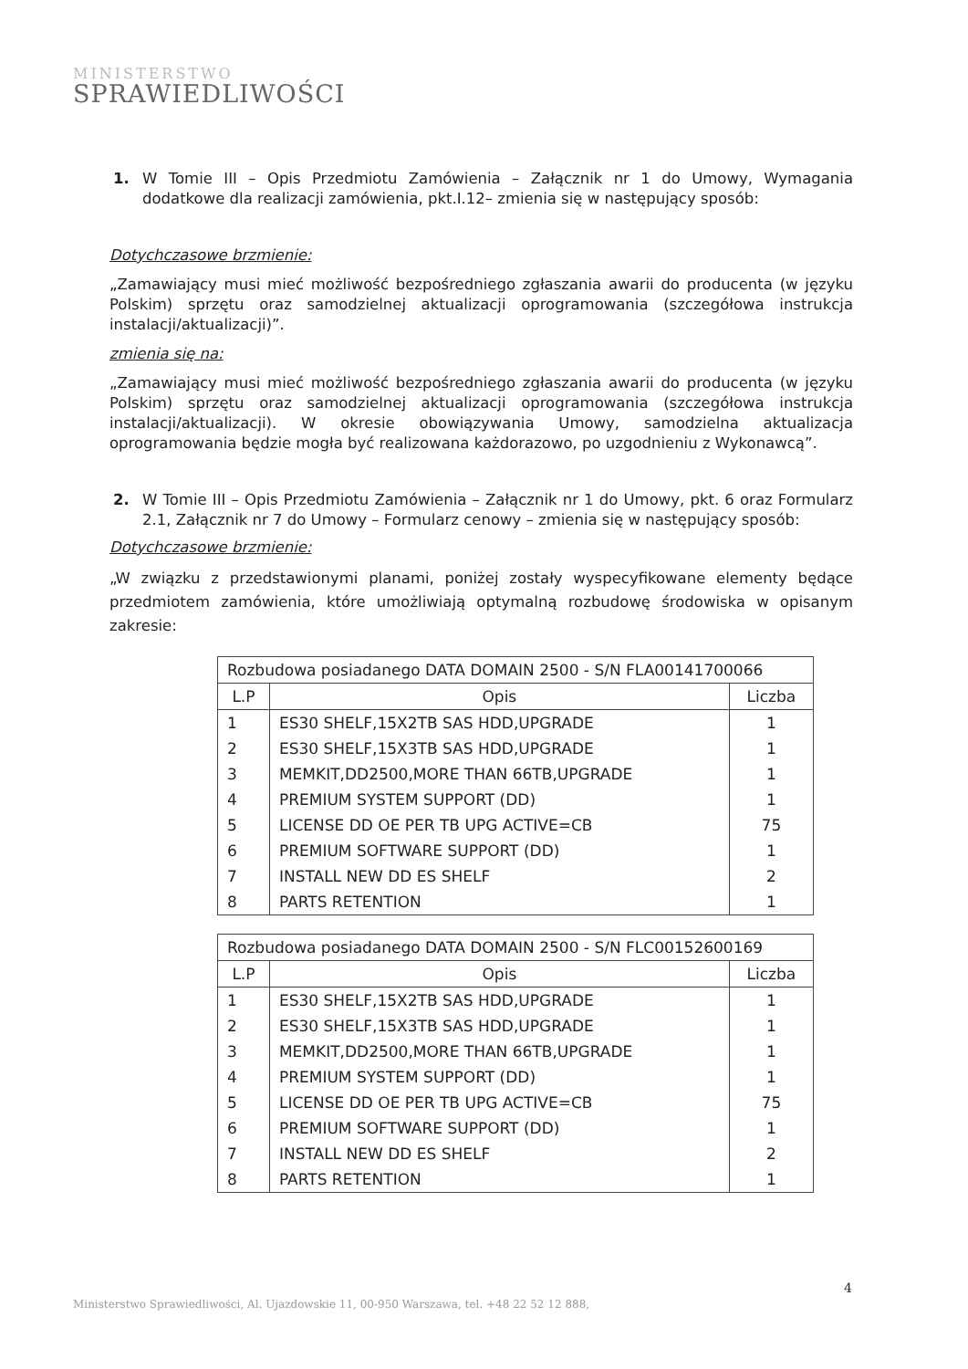MINISTERSTWO
SPRAWIEDLIWOŚCI
1. W Tomie III – Opis Przedmiotu Zamówienia – Załącznik nr 1 do Umowy, Wymagania dodatkowe dla realizacji zamówienia, pkt.I.12– zmienia się w następujący sposób:
Dotychczasowe brzmienie:
„Zamawiający musi mieć możliwość bezpośredniego zgłaszania awarii do producenta (w języku Polskim) sprzętu oraz samodzielnej aktualizacji oprogramowania (szczegółowa instrukcja instalacji/aktualizacji)”.
zmienia się na:
„Zamawiający musi mieć możliwość bezpośredniego zgłaszania awarii do producenta (w języku Polskim) sprzętu oraz samodzielnej aktualizacji oprogramowania (szczegółowa instrukcja instalacji/aktualizacji). W okresie obowiązywania Umowy, samodzielna aktualizacja oprogramowania będzie mogła być realizowana każdorazowo, po uzgodnieniu z Wykonawcą”.
2. W Tomie III – Opis Przedmiotu Zamówienia – Załącznik nr 1 do Umowy, pkt. 6 oraz Formularz 2.1, Załącznik nr 7 do Umowy – Formularz cenowy – zmienia się w następujący sposób:
Dotychczasowe brzmienie:
„W związku z przedstawionymi planami, poniżej zostały wyspecyfikowane elementy będące przedmiotem zamówienia, które umożliwiają optymalną rozbudowę środowiska w opisanym zakresie:
| Rozbudowa posiadanego DATA DOMAIN 2500 - S/N FLA00141700066 | | |
| --- | --- | --- |
| L.P | Opis | Liczba |
| 1 | ES30 SHELF,15X2TB SAS HDD,UPGRADE | 1 |
| 2 | ES30 SHELF,15X3TB SAS HDD,UPGRADE | 1 |
| 3 | MEMKIT,DD2500,MORE THAN 66TB,UPGRADE | 1 |
| 4 | PREMIUM SYSTEM SUPPORT (DD) | 1 |
| 5 | LICENSE DD OE PER TB UPG ACTIVE=CB | 75 |
| 6 | PREMIUM SOFTWARE SUPPORT (DD) | 1 |
| 7 | INSTALL NEW DD ES SHELF | 2 |
| 8 | PARTS RETENTION | 1 |
| Rozbudowa posiadanego DATA DOMAIN 2500 - S/N FLC00152600169 | | |
| --- | --- | --- |
| L.P | Opis | Liczba |
| 1 | ES30 SHELF,15X2TB SAS HDD,UPGRADE | 1 |
| 2 | ES30 SHELF,15X3TB SAS HDD,UPGRADE | 1 |
| 3 | MEMKIT,DD2500,MORE THAN 66TB,UPGRADE | 1 |
| 4 | PREMIUM SYSTEM SUPPORT (DD) | 1 |
| 5 | LICENSE DD OE PER TB UPG ACTIVE=CB | 75 |
| 6 | PREMIUM SOFTWARE SUPPORT (DD) | 1 |
| 7 | INSTALL NEW DD ES SHELF | 2 |
| 8 | PARTS RETENTION | 1 |
4
Ministerstwo Sprawiedliwości, Al. Ujazdowskie 11, 00-950 Warszawa, tel. +48 22 52 12 888,